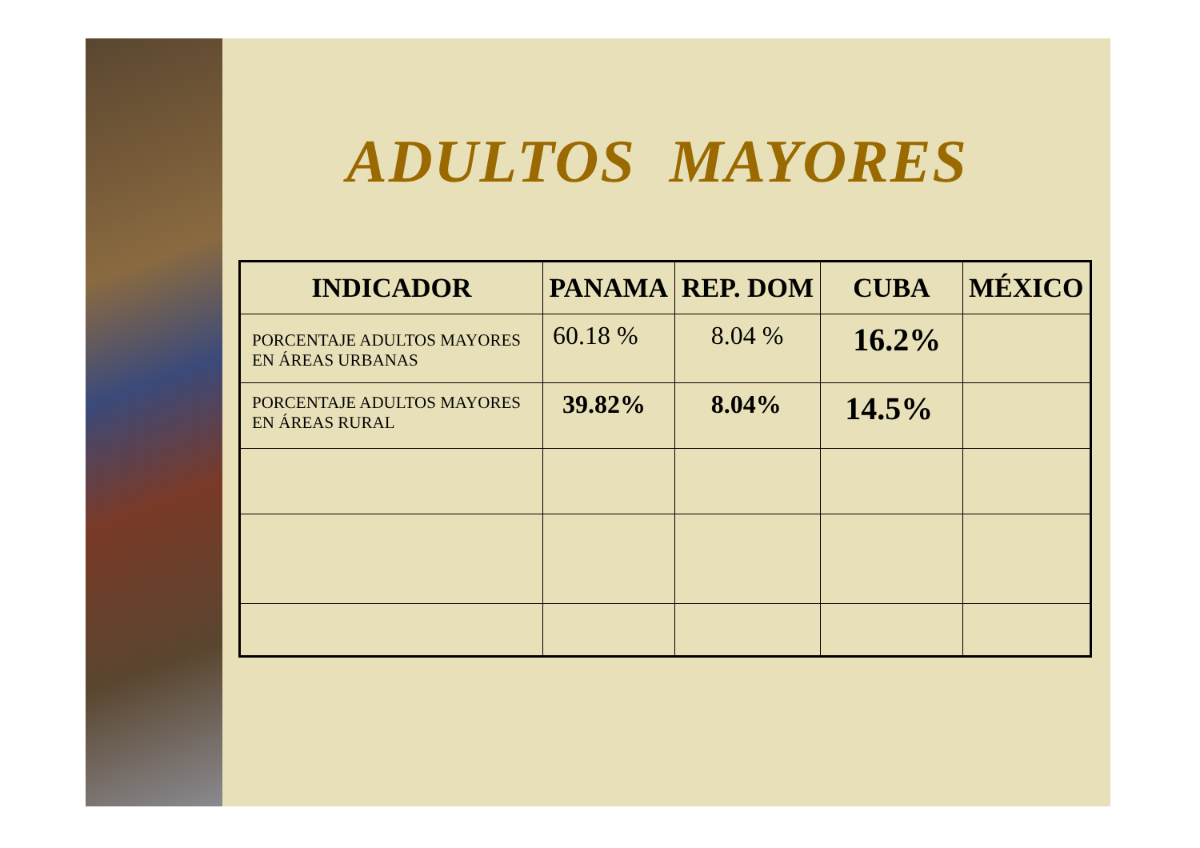ADULTOS MAYORES
| INDICADOR | PANAMA | REP. DOM | CUBA | MÉXICO |
| --- | --- | --- | --- | --- |
| PORCENTAJE ADULTOS MAYORES EN ÁREAS URBANAS | 60.18 % | 8.04 % | 16.2% | |
| PORCENTAJE ADULTOS MAYORES EN ÁREAS RURAL | 39.82% | 8.04% | 14.5% | |